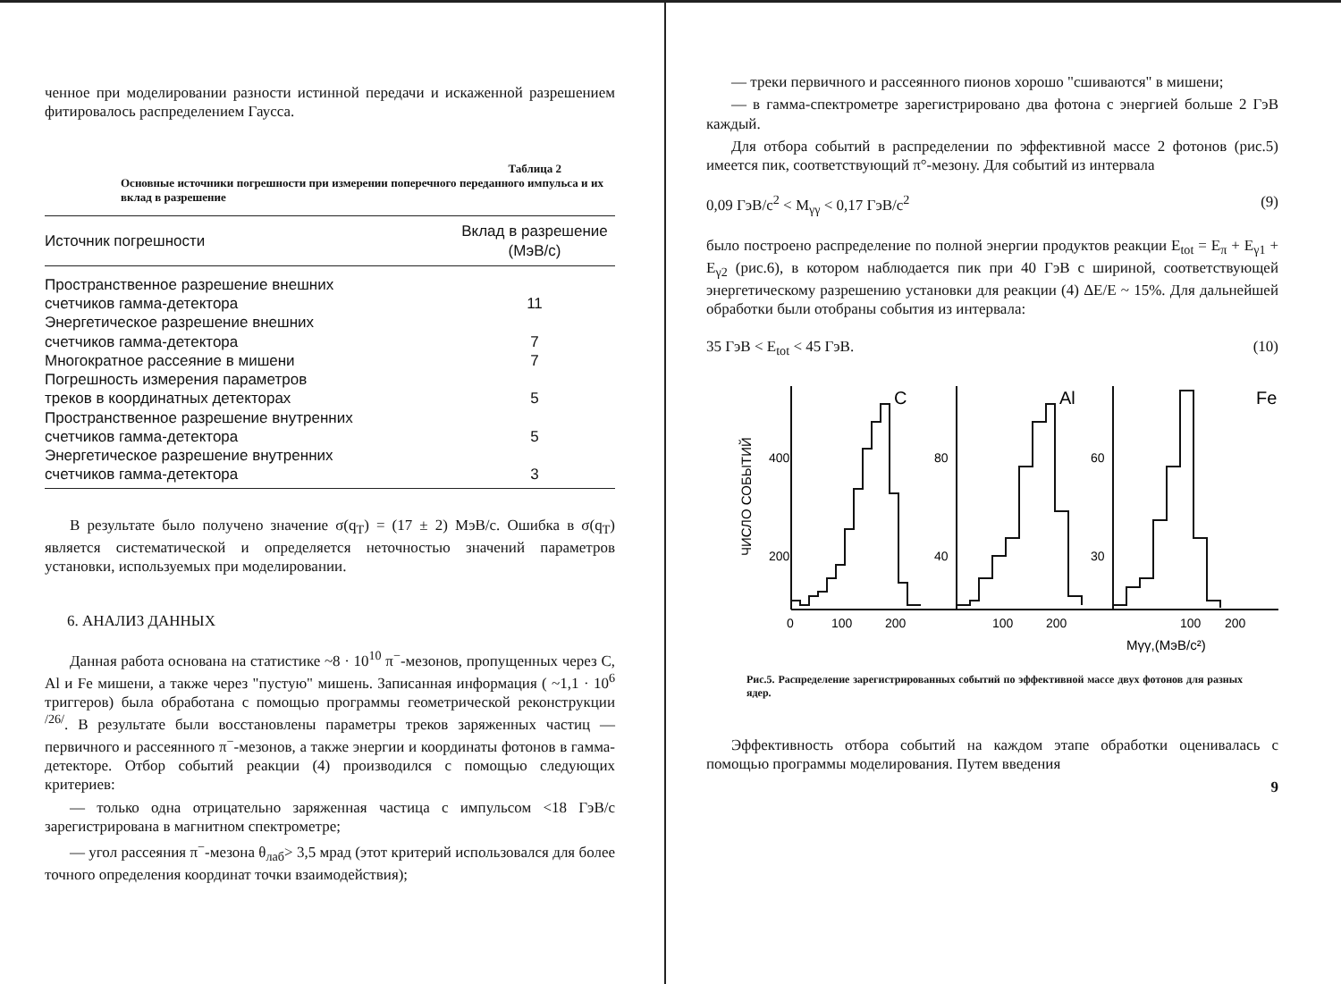ченное при моделировании разности истинной передачи и искаженной разрешением фитировалось распределением Гаусса.
Таблица 2
Основные источники погрешности при измерении поперечного переданного импульса и их вклад в разрешение
| Источник погрешности | Вклад в разрешение (МэВ/с) |
| --- | --- |
| Пространственное разрешение внешних счетчиков гамма-детектора | 11 |
| Энергетическое разрешение внешних счетчиков гамма-детектора | 7 |
| Многократное рассеяние в мишени | 7 |
| Погрешность измерения параметров треков в координатных детекторах | 5 |
| Пространственное разрешение внутренних счетчиков гамма-детектора | 5 |
| Энергетическое разрешение внутренних счетчиков гамма-детектора | 3 |
В результате было получено значение σ(q<sub>T</sub>) = (17 ± 2) МэВ/с. Ошибка в σ(q<sub>T</sub>) является систематической и определяется неточностью значений параметров установки, используемых при моделировании.
6. АНАЛИЗ ДАННЫХ
Данная работа основана на статистике ~8 · 10<sup>10</sup> π<sup>−</sup>-мезонов, пропущенных через C, Al и Fe мишени, а также через "пустую" мишень. Записанная информация ( ~1,1 · 10<sup>6</sup> триггеров) была обработана с помощью программы геометрической реконструкции <sup>/26/</sup>. В результате были восстановлены параметры треков заряженных частиц — первичного и рассеянного π<sup>−</sup>-мезонов, а также энергии и координаты фотонов в гамма-детекторе. Отбор событий реакции (4) производился с помощью следующих критериев:
— только одна отрицательно заряженная частица с импульсом <18 ГэВ/с зарегистрирована в магнитном спектрометре;
— угол рассеяния π<sup>−</sup>-мезона θ<sub>лаб</sub>> 3,5 мрад (этот критерий использовался для более точного определения координат точки взаимодействия);
— треки первичного и рассеянного пионов хорошо "сшиваются" в мишени;
— в гамма-спектрометре зарегистрировано два фотона с энергией больше 2 ГэВ каждый.
Для отбора событий в распределении по эффективной массе 2 фотонов (рис.5) имеется пик, соответствующий π°-мезону. Для событий из интервала
0,09 ГэВ/c<sup>2</sup> < M<sub>γγ</sub> < 0,17 ГэВ/c<sup>2</sup> (9)
было построено распределение по полной энергии продуктов реакции E<sub>tot</sub> = E<sub>π</sub> + E<sub>γ1</sub> + E<sub>γ2</sub> (рис.6), в котором наблюдается пик при 40 ГэВ с шириной, соответствующей энергетическому разрешению установки для реакции (4) ΔE/E ~ 15%. Для дальнейшей обработки были отобраны события из интервала:
35 ГэВ < E<sub>tot</sub> < 45 ГэВ. (10)
C
Al
Fe
400
200
80
40
60
30
0
100
200
100
200
100
200
Mγγ,(МэВ/c²)
ЧИСЛО СОБЫТИЙ
Рис.5. Распределение зарегистрированных событий по эффективной массе двух фотонов для разных ядер.
Эффективность отбора событий на каждом этапе обработки оценивалась с помощью программы моделирования. Путем введения
9